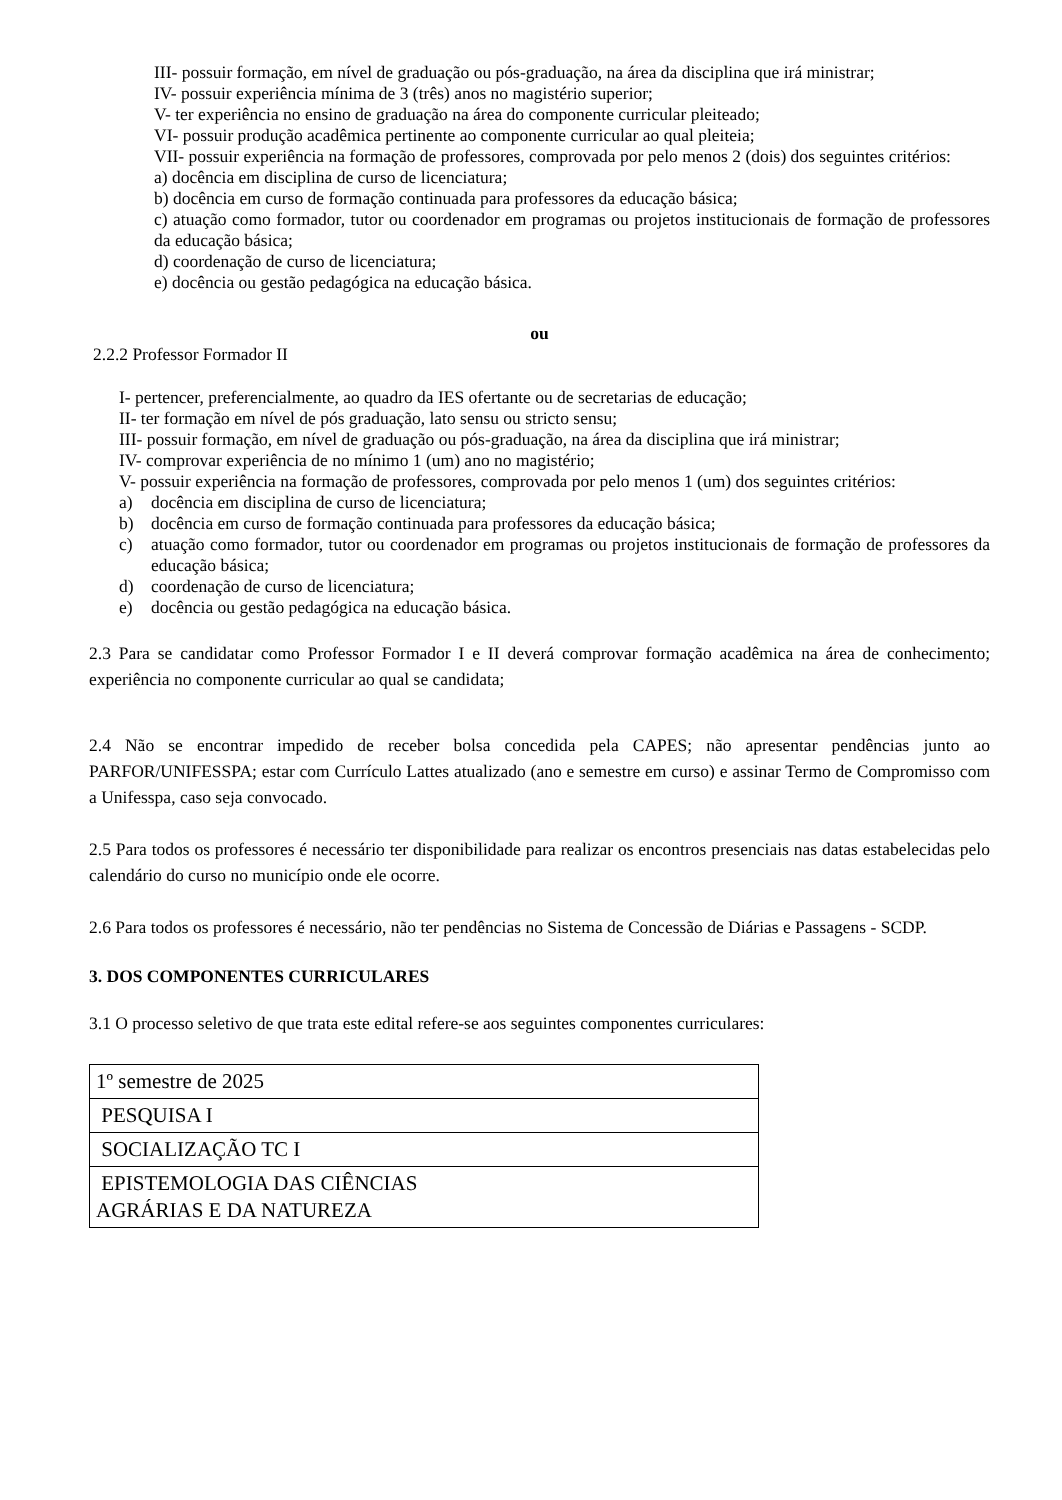III- possuir formação, em nível de graduação ou pós-graduação, na área da disciplina que irá ministrar;
IV- possuir experiência mínima de 3 (três) anos no magistério superior;
V- ter experiência no ensino de graduação na área do componente curricular pleiteado;
VI- possuir produção acadêmica pertinente ao componente curricular ao qual pleiteia;
VII- possuir experiência na formação de professores, comprovada por pelo menos 2 (dois) dos seguintes critérios:
a) docência em disciplina de curso de licenciatura;
b) docência em curso de formação continuada para professores da educação básica;
c) atuação como formador, tutor ou coordenador em programas ou projetos institucionais de formação de professores da educação básica;
d) coordenação de curso de licenciatura;
e) docência ou gestão pedagógica na educação básica.
ou
2.2.2 Professor Formador II
I- pertencer, preferencialmente, ao quadro da IES ofertante ou de secretarias de educação;
II- ter formação em nível de pós graduação, lato sensu ou stricto sensu;
III- possuir formação, em nível de graduação ou pós-graduação, na área da disciplina que irá ministrar;
IV- comprovar experiência de no mínimo 1 (um) ano no magistério;
V- possuir experiência na formação de professores, comprovada por pelo menos 1 (um) dos seguintes critérios:
a) docência em disciplina de curso de licenciatura;
b) docência em curso de formação continuada para professores da educação básica;
c) atuação como formador, tutor ou coordenador em programas ou projetos institucionais de formação de professores da educação básica;
d) coordenação de curso de licenciatura;
e) docência ou gestão pedagógica na educação básica.
2.3 Para se candidatar como Professor Formador I e II deverá comprovar formação acadêmica na área de conhecimento; experiência no componente curricular ao qual se candidata;
2.4 Não se encontrar impedido de receber bolsa concedida pela CAPES; não apresentar pendências junto ao PARFOR/UNIFESSPA; estar com Currículo Lattes atualizado (ano e semestre em curso) e assinar Termo de Compromisso com a Unifesspa, caso seja convocado.
2.5 Para todos os professores é necessário ter disponibilidade para realizar os encontros presenciais nas datas estabelecidas pelo calendário do curso no município onde ele ocorre.
2.6 Para todos os professores é necessário, não ter pendências no Sistema de Concessão de Diárias e Passagens - SCDP.
3. DOS COMPONENTES CURRICULARES
3.1 O processo seletivo de que trata este edital refere-se aos seguintes componentes curriculares:
| 1º semestre de 2025 |
| PESQUISA I |
| SOCIALIZAÇÃO TC I |
| EPISTEMOLOGIA DAS CIÊNCIAS AGRÁRIAS E DA NATUREZA |